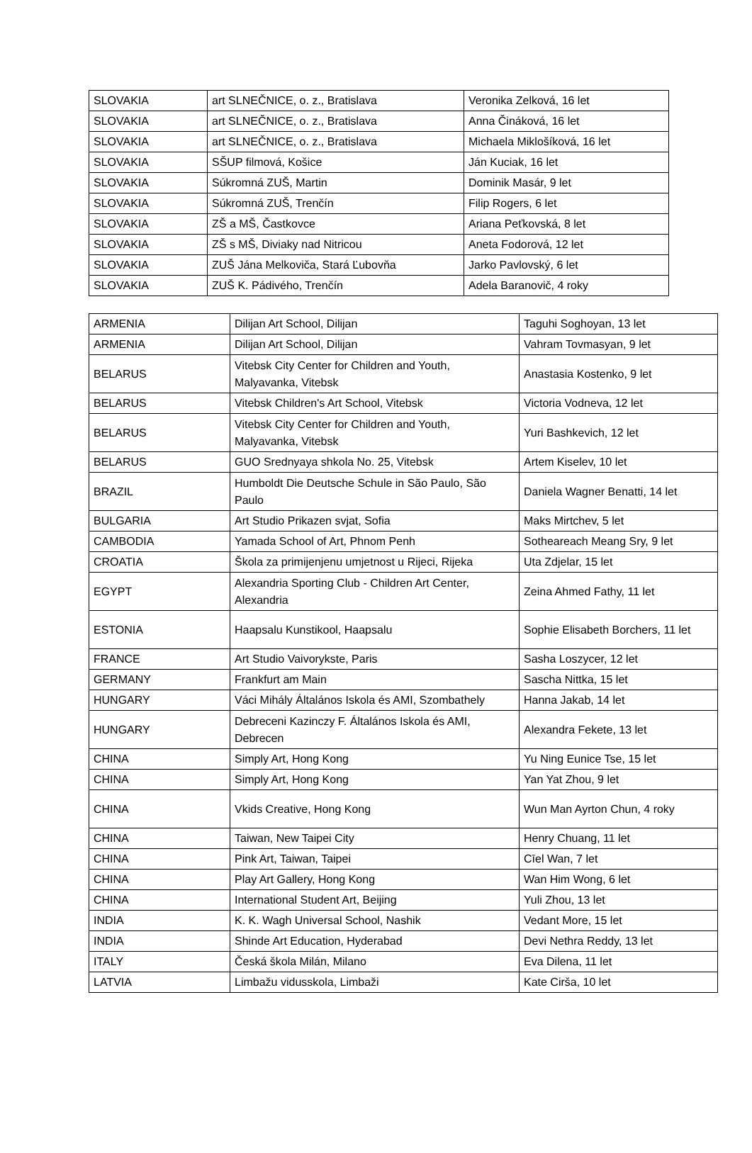| SLOVAKIA | art SLNEČNICE, o. z., Bratislava | Veronika Zelková, 16 let |
| SLOVAKIA | art SLNEČNICE, o. z., Bratislava | Anna Čináková, 16 let |
| SLOVAKIA | art SLNEČNICE, o. z., Bratislava | Michaela Miklošíková, 16 let |
| SLOVAKIA | SŠUP filmová, Košice | Ján Kuciak, 16 let |
| SLOVAKIA | Súkromná ZUŠ, Martin | Dominik Masár, 9 let |
| SLOVAKIA | Súkromná ZUŠ, Trenčín | Filip Rogers, 6 let |
| SLOVAKIA | ZŠ a MŠ, Častkovce | Ariana Peťkovská, 8 let |
| SLOVAKIA | ZŠ s MŠ, Diviaky nad Nitricou | Aneta Fodorová, 12 let |
| SLOVAKIA | ZUŠ Jána Melkoviča, Stará Ľubovňa | Jarko Pavlovský, 6 let |
| SLOVAKIA | ZUŠ K. Pádivého, Trenčín | Adela Baranovič, 4 roky |
| ARMENIA | Dilijan Art School, Dilijan | Taguhi Soghoyan, 13 let |
| ARMENIA | Dilijan Art School, Dilijan | Vahram Tovmasyan, 9 let |
| BELARUS | Vitebsk City Center for Children and Youth, Malyavanka, Vitebsk | Anastasia Kostenko, 9 let |
| BELARUS | Vitebsk Children's Art School, Vitebsk | Victoria Vodneva, 12 let |
| BELARUS | Vitebsk City Center for Children and Youth, Malyavanka, Vitebsk | Yuri Bashkevich, 12 let |
| BELARUS | GUO Srednyaya shkola No. 25, Vitebsk | Artem Kiselev, 10 let |
| BRAZIL | Humboldt Die Deutsche Schule in São Paulo, São Paulo | Daniela Wagner Benatti, 14 let |
| BULGARIA | Art Studio Prikazen svjat, Sofia | Maks Mirtchev, 5 let |
| CAMBODIA | Yamada School of Art, Phnom Penh | Sotheareach Meang Sry, 9 let |
| CROATIA | Škola za primijenjenu umjetnost u Rijeci, Rijeka | Uta Zdjelar, 15 let |
| EGYPT | Alexandria Sporting Club - Children Art Center, Alexandria | Zeina Ahmed Fathy, 11 let |
| ESTONIA | Haapsalu Kunstikool, Haapsalu | Sophie Elisabeth Borchers, 11 let |
| FRANCE | Art Studio Vaivorykste, Paris | Sasha Loszycer, 12 let |
| GERMANY | Frankfurt am Main | Sascha Nittka, 15 let |
| HUNGARY | Váci Mihály Általános Iskola és AMI, Szombathely | Hanna Jakab, 14 let |
| HUNGARY | Debreceni Kazinczy F. Általános Iskola és AMI, Debrecen | Alexandra Fekete, 13 let |
| CHINA | Simply Art, Hong Kong | Yu Ning Eunice Tse, 15 let |
| CHINA | Simply Art, Hong Kong | Yan Yat Zhou, 9 let |
| CHINA | Vkids Creative, Hong Kong | Wun Man Ayrton Chun, 4 roky |
| CHINA | Taiwan, New Taipei City | Henry Chuang, 11 let |
| CHINA | Pink Art, Taiwan, Taipei | Cīel Wan, 7 let |
| CHINA | Play Art Gallery, Hong Kong | Wan Him Wong, 6 let |
| CHINA | International Student Art, Beijing | Yuli Zhou, 13 let |
| INDIA | K. K. Wagh Universal School, Nashik | Vedant More, 15 let |
| INDIA | Shinde Art Education, Hyderabad | Devi Nethra Reddy, 13 let |
| ITALY | Česká škola Milán, Milano | Eva Dilena, 11 let |
| LATVIA | Limbažu vidusskola, Limbaži | Kate Cirša, 10 let |